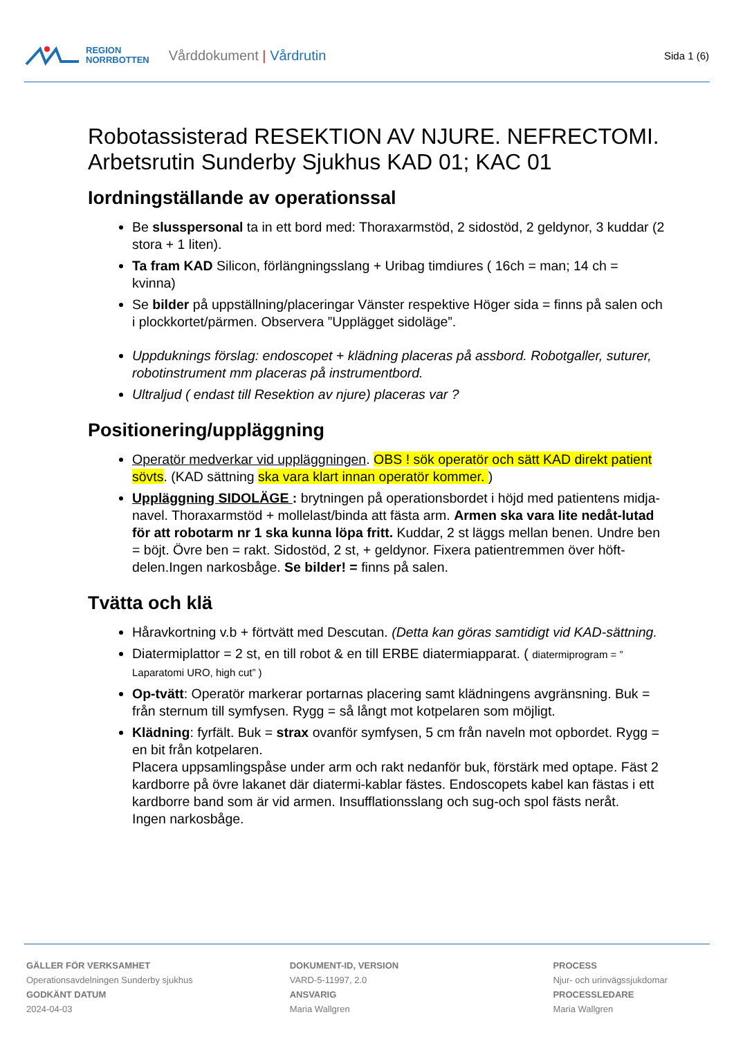REGION
NORRBOTTEN
Vårddokument | Vårdrutin
Sida 1 (6)
Robotassisterad RESEKTION AV NJURE. NEFRECTOMI. Arbetsrutin Sunderby Sjukhus KAD 01; KAC 01
Iordningställande av operationssal
Be slusspersonal ta in ett bord med: Thoraxarmstöd, 2 sidostöd, 2 geldynor, 3 kuddar (2 stora + 1 liten).
Ta fram KAD Silicon, förlängningsslang + Uribag timdiures ( 16ch = man; 14 ch = kvinna)
Se bilder på uppställning/placeringar Vänster respektive Höger sida = finns på salen och i plockkortet/pärmen. Observera ”Upplägget sidoläge”.
Uppduknings förslag: endoscopet + klädning placeras på assbord. Robotgaller, suturer, robotinstrument mm placeras på instrumentbord.
Ultraljud ( endast till Resektion av njure) placeras var ?
Positionering/uppläggning
Operatör medverkar vid uppläggningen. OBS ! sök operatör och sätt KAD direkt patient sövts. (KAD sättning ska vara klart innan operatör kommer. )
Uppläggning SIDOLÄGE : brytningen på operationsbordet i höjd med patientens midja-navel. Thoraxarmstöd + mollelast/binda att fästa arm. Armen ska vara lite nedåt-lutad för att robotarm nr 1 ska kunna löpa fritt. Kuddar, 2 st läggs mellan benen. Undre ben = böjt. Övre ben = rakt. Sidostöd, 2 st, + geldynor. Fixera patientremmen över höft-delen.Ingen narkosbåge. Se bilder! = finns på salen.
Tvätta och klä
Håravkortning v.b + förtvätt med Descutan. (Detta kan göras samtidigt vid KAD-sättning.
Diatermiplattor = 2 st, en till robot & en till ERBE diatermiapparat. ( diatermiprogram = ” Laparatomi URO, high cut” )
Op-tvätt: Operatör markerar portarnas placering samt klädningens avgränsning. Buk = från sternum till symfysen. Rygg = så långt mot kotpelaren som möjligt.
Klädning: fyrfält. Buk = strax ovanför symfysen, 5 cm från naveln mot opbordet. Rygg = en bit från kotpelaren.
Placera uppsamlingspåse under arm och rakt nedanför buk, förstärk med optape. Fäst 2 kardborre på övre lakanet där diatermi-kablar fästes. Endoscopets kabel kan fästas i ett kardborre band som är vid armen. Insufflationsslang och sug-och spol fästs neråt.
Ingen narkosbåge.
GÄLLER FÖR VERKSAMHET
Operationsavdelningen Sunderby sjukhus
GODKÄNT DATUM
2024-04-03
DOKUMENT-ID, VERSION
VARD-5-11997, 2.0
ANSVARIG
Maria Wallgren
PROCESS
Njur- och urinvägssjukdomar
PROCESSLEDARE
Maria Wallgren